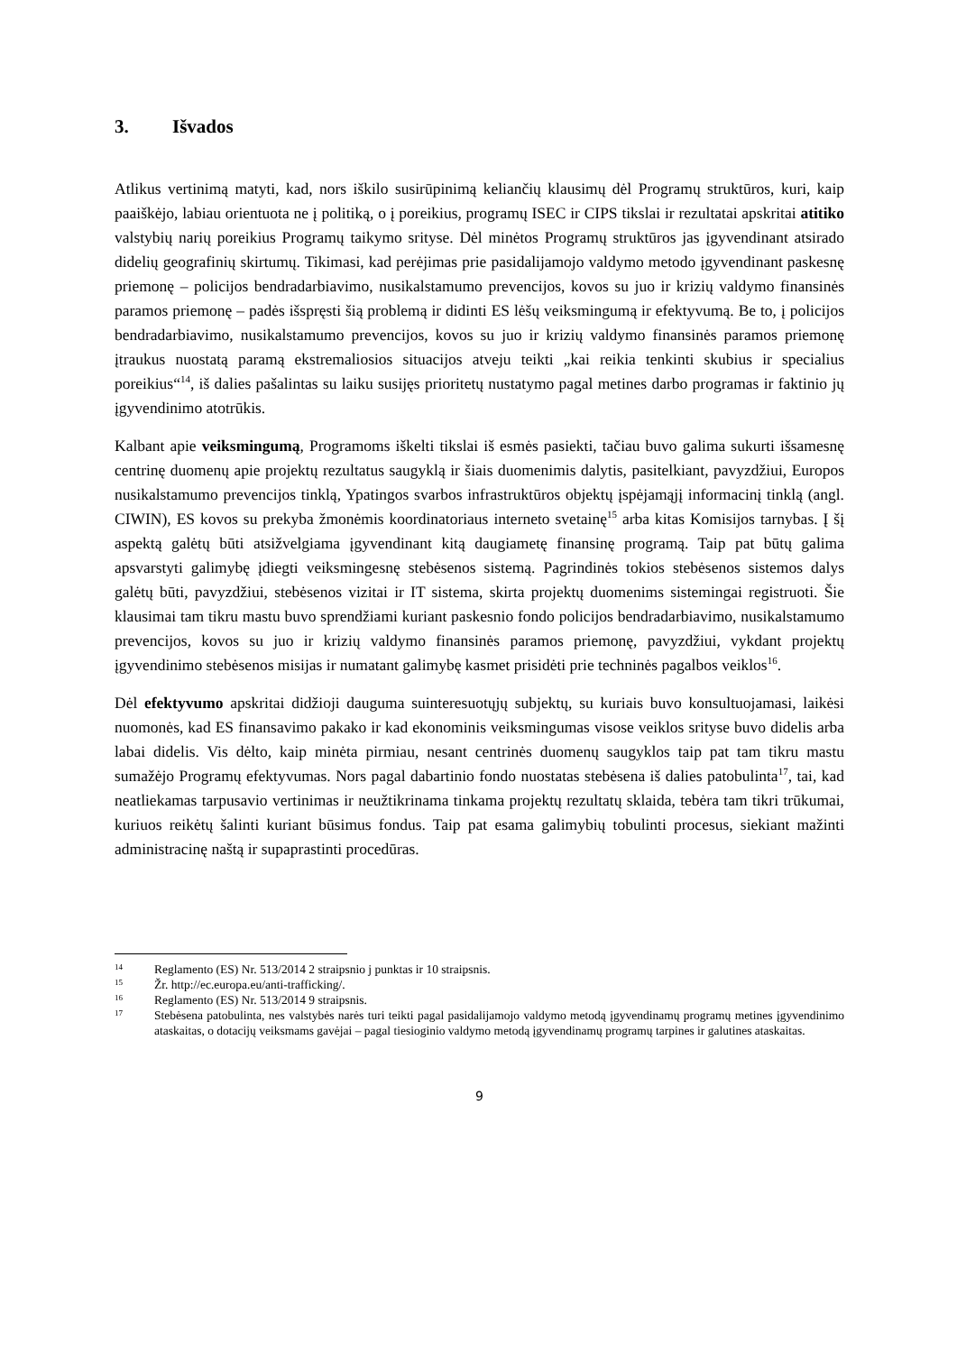3. Išvados
Atlikus vertinimą matyti, kad, nors iškilo susirūpinimą keliančių klausimų dėl Programų struktūros, kuri, kaip paaiškėjo, labiau orientuota ne į politiką, o į poreikius, programų ISEC ir CIPS tikslai ir rezultatai apskritai atitiko valstybių narių poreikius Programų taikymo srityse. Dėl minėtos Programų struktūros jas įgyvendinant atsirado didelių geografinių skirtumų. Tikimasi, kad perėjimas prie pasidalijamojo valdymo metodo įgyvendinant paskesnę priemonę – policijos bendradarbiavimo, nusikalstamumo prevencijos, kovos su juo ir krizių valdymo finansinės paramos priemonę – padės išspręsti šią problemą ir didinti ES lėšų veiksmingumą ir efektyvumą. Be to, į policijos bendradarbiavimo, nusikalstamumo prevencijos, kovos su juo ir krizių valdymo finansinės paramos priemonę įtraukus nuostatą paramą ekstremaliosios situacijos atveju teikti „kai reikia tenkinti skubius ir specialius poreikius“<sup>14</sup>, iš dalies pašalintas su laiku susijęs prioritetų nustatymo pagal metines darbo programas ir faktinio jų įgyvendinimo atotrūkis.
Kalbant apie veiksmingumą, Programoms iškelti tikslai iš esmės pasiekti, tačiau buvo galima sukurti išsamesnę centrinę duomenų apie projektų rezultatus saugyklą ir šiais duomenimis dalytis, pasitelkiant, pavyzdžiui, Europos nusikalstamumo prevencijos tinklą, Ypatingos svarbos infrastruktūros objektų įspėjamąjį informacinį tinklą (angl. CIWIN), ES kovos su prekyba žmonėmis koordinatoriaus interneto svetainę<sup>15</sup> arba kitas Komisijos tarnybas. Į šį aspektą galėtų būti atsižvelgiama įgyvendinant kitą daugiametę finansinę programą. Taip pat būtų galima apsvarstyti galimybę įdiegti veiksmingesnę stebėsenos sistemą. Pagrindinės tokios stebėsenos sistemos dalys galėtų būti, pavyzdžiui, stebėsenos vizitai ir IT sistema, skirta projektų duomenims sistemingai registruoti. Šie klausimai tam tikru mastu buvo sprendžiami kuriant paskesnio fondo policijos bendradarbiavimo, nusikalstamumo prevencijos, kovos su juo ir krizių valdymo finansinės paramos priemonę, pavyzdžiui, vykdant projektų įgyvendinimo stebėsenos misijas ir numatant galimybę kasmet prisidėti prie techninės pagalbos veiklos<sup>16</sup>.
Dėl efektyvumo apskritai didžioji dauguma suinteresuotųjų subjektų, su kuriais buvo konsultuojamasi, laikėsi nuomonės, kad ES finansavimo pakako ir kad ekonominis veiksmingumas visose veiklos srityse buvo didelis arba labai didelis. Vis dėlto, kaip minėta pirmiau, nesant centrinės duomenų saugyklos taip pat tam tikru mastu sumažėjo Programų efektyvumas. Nors pagal dabartinio fondo nuostatas stebėsena iš dalies patobulinta<sup>17</sup>, tai, kad neatliekamas tarpusavio vertinimas ir neužtikrinama tinkama projektų rezultatų sklaida, tebėra tam tikri trūkumai, kuriuos reikėtų šalinti kuriant būsimus fondus. Taip pat esama galimybių tobulinti procesus, siekiant mažinti administracinę naštą ir supaprastinti procedūras.
14 Reglamento (ES) Nr. 513/2014 2 straipsnio j punktas ir 10 straipsnis.
15 Žr. http://ec.europa.eu/anti-trafficking/.
16 Reglamento (ES) Nr. 513/2014 9 straipsnis.
17 Stebėsena patobulinta, nes valstybės narės turi teikti pagal pasidalijamojo valdymo metodą įgyvendinamų programų metines įgyvendinimo ataskaitas, o dotacijų veiksmams gavėjai – pagal tiesioginio valdymo metodą įgyvendinamų programų tarpines ir galutines ataskaitas.
9